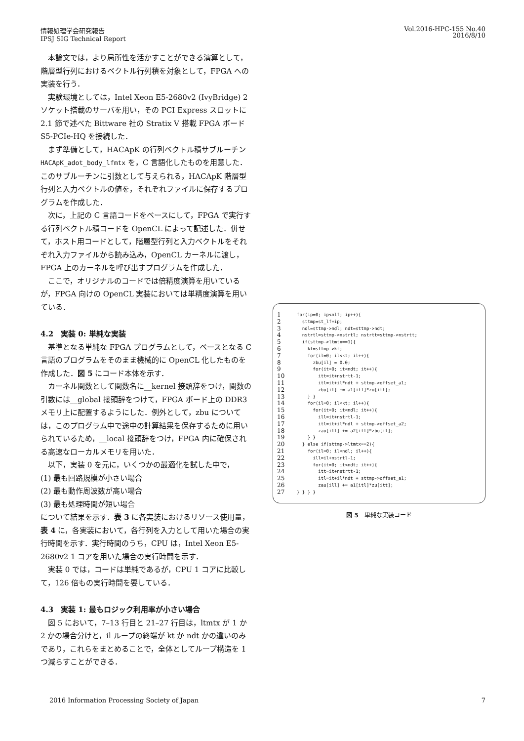情報処理学会研究報告
IPSJ SIG Technical Report
Vol.2016-HPC-155 No.40
2016/8/10
本論文では，より局所性を活かすことができる演算として，階層型行列におけるベクトル行列積を対象として，FPGA への実装を行う．
実験環境としては，Intel Xeon E5-2680v2 (IvyBridge) 2 ソケット搭載のサーバを用い，その PCI Express スロットに 2.1 節で述べた Bittware 社の Stratix V 搭載 FPGA ボード S5-PCIe-HQ を接続した．
まず準備として，HACApK の行列ベクトル積サブルーチン HACApK_adot_body_lfmtx を，C 言語化したものを用意した．このサブルーチンに引数として与えられる，HACApK 階層型行列と入力ベクトルの値を，それぞれファイルに保存するプログラムを作成した．
次に，上記の C 言語コードをベースにして，FPGA で実行する行列ベクトル積コードを OpenCL によって記述した．併せて，ホスト用コードとして，階層型行列と入力ベクトルをそれぞれ入力ファイルから読み込み，OpenCL カーネルに渡し，FPGA 上のカーネルを呼び出すプログラムを作成した．
ここで，オリジナルのコードでは倍精度演算を用いているが，FPGA 向けの OpenCL 実装においては単精度演算を用いている．
4.2　実装 0: 単純な実装
基準となる単純な FPGA プログラムとして，ベースとなる C 言語のプログラムをそのまま機械的に OpenCL 化したものを作成した．図 5 にコード本体を示す．
カーネル関数として関数名に__kernel 接頭辞をつけ，関数の引数には__global 接頭辞をつけて，FPGA ボード上の DDR3 メモリ上に配置するようにした．例外として，zbu については，このプログラム中で途中の計算結果を保存するために用いられているため，__local 接頭辞をつけ，FPGA 内に確保される高速なローカルメモリを用いた．
以下，実装 0 を元に，いくつかの最適化を試した中で，
(1) 最も回路規模が小さい場合
(2) 最も動作周波数が高い場合
(3) 最も処理時間が短い場合
について結果を示す．表 3 に各実装におけるリソース使用量，表 4 に，各実装において，各行列を入力として用いた場合の実行時間を示す．実行時間のうち，CPU は，Intel Xeon E5-2680v2 1 コアを用いた場合の実行時間を示す．
実装 0 では，コードは単純であるが，CPU 1 コアに比較して，126 倍もの実行時間を要している．
4.3　実装 1: 最もロジック利用率が小さい場合
図 5 において，7–13 行目と 21–27 行目は，ltmtx が 1 か 2 かの場合分けと，il ループの終端が kt か ndt かの違いのみであり，これらをまとめることで，全体としてループ構造を 1 つ減らすことができる．
| 1 | for(ip=0; ip<nlf; ip++){ |
| 2 | sttmp=st_lf+ip; |
| 3 | ndl=sttmp->ndl; ndt=sttmp->ndt; |
| 4 | nstrtl=sttmp->nstrtl; nstrtt=sttmp->nstrtt; |
| 5 | if(sttmp->ltmtx==1){ |
| 6 | kt=sttmp->kt; |
| 7 | for(il=0; il<kt; il++){ |
| 8 | zbu[il] = 0.0; |
| 9 | for(it=0; it<ndt; it++){ |
| 10 | itt=it+nstrtt-1; |
| 11 | itl=it+il*ndt + sttmp->offset_a1; |
| 12 | zbu[il] += a1[itl]*zu[itt]; |
| 13 | } } |
| 14 | for(il=0; il<kt; il++){ |
| 15 | for(it=0; it<ndl; it++){ |
| 16 | ill=it+nstrtl-1; |
| 17 | itl=it+il*ndl + sttmp->offset_a2; |
| 18 | zau[ill] += a2[itl]*zbu[il]; |
| 19 | } } |
| 20 | } else if(sttmp->ltmtx==2){ |
| 21 | for(il=0; il<ndl; il++){ |
| 22 | ill=il+nstrtl-1; |
| 23 | for(it=0; it<ndt; it++){ |
| 24 | itt=it+nstrtt-1; |
| 25 | itl=it+il*ndt + sttmp->offset_a1; |
| 26 | zau[ill] += a1[itl]*zu[itt]; |
| 27 | } } } } |
図 5　単純な実装コード
2016 Information Processing Society of Japan
7